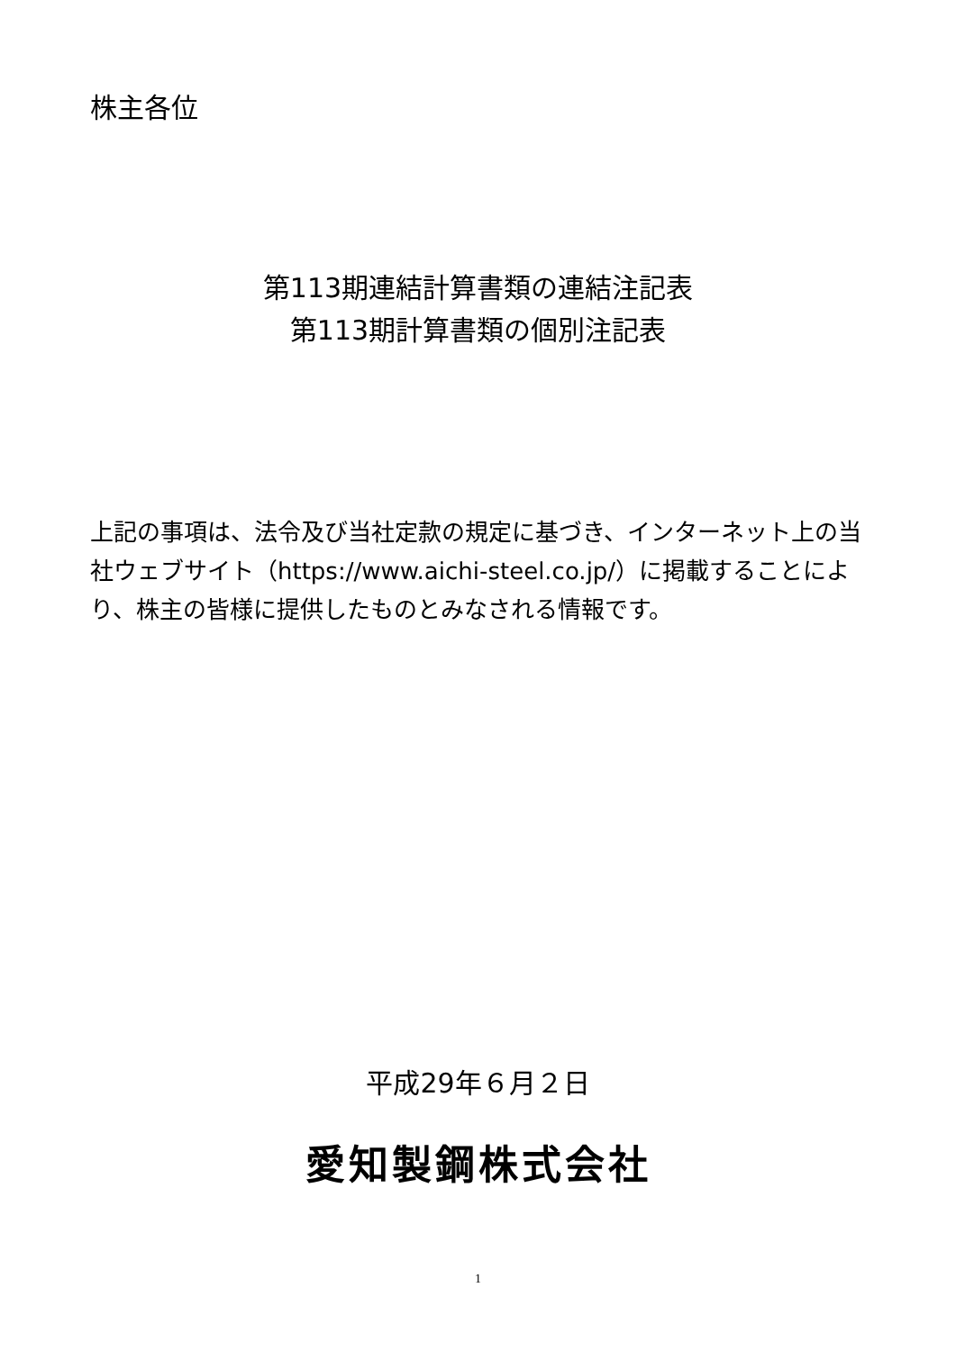株主各位
第113期連結計算書類の連結注記表
第113期計算書類の個別注記表
上記の事項は、法令及び当社定款の規定に基づき、インターネット上の当社ウェブサイト（https://www.aichi-steel.co.jp/）に掲載することにより、株主の皆様に提供したものとみなされる情報です。
平成29年６月２日
愛知製鋼株式会社
1